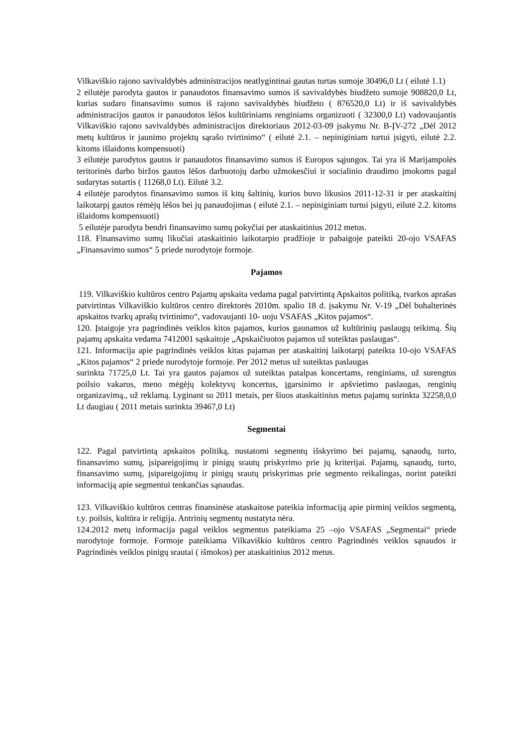Vilkaviškio rajono savivaldybės administracijos neatlygintinai gautas turtas sumoje 30496,0 Lt ( eilutė 1.1)
2 eilutėje parodyta gautos ir panaudotos finansavimo sumos iš savivaldybės biudžeto sumoje 908820,0 Lt, kurias sudaro finansavimo sumos iš rajono savivaldybės biudžeto ( 876520,0 Lt) ir iš savivaldybės administracijos gautos ir panaudotos lėšos kultūriniams renginiams organizuoti ( 32300,0 Lt) vadovaujantis Vilkaviškio rajono savivaldybės administracijos direktoriaus 2012-03-09 įsakymu Nr. B-ĮV-272 „Dėl 2012 metų kultūros ir jaunimo projektų sąrašo tvirtinimo“ ( eilutė 2.1. – nepiniginiam turtui įsigyti, eilutė 2.2. kitoms išlaidoms kompensuoti)
3 eilutėje parodytos gautos ir panaudotos finansavimo sumos iš Europos sąjungos. Tai yra iš Marijampolės teritorinės darbo biržos gautos lėšos darbuotojų darbo užmokesčiui ir socialinio draudimo įmokoms pagal sudarytas sutartis ( 11268,0 Lt). Eilutė 3.2.
4 eilutėje parodytos finansavimo sumos iš kitų šaltinių, kurios buvo likusios 2011-12-31 ir per ataskaitinį laikotarpį gautos rėmėjų lėšos bei jų panaudojimas ( eilutė 2.1. – nepiniginiam turtui įsigyti, eilutė 2.2. kitoms išlaidoms kompensuoti)
5 eilutėje parodyta bendri finansavimo sumų pokyčiai per ataskaitinius 2012 metus.
118. Finansavimo sumų likučiai ataskaitinio laikotarpio pradžioje ir pabaigoje pateikti 20-ojo VSAFAS „Finansavimo sumos“ 5 priede nurodytoje formoje.
Pajamos
119. Vilkaviškio kultūros centro Pajamų apskaita vedama pagal patvirtintą Apskaitos politiką, tvarkos aprašas patvirtintas Vilkaviškio kultūros centro direktorės 2010m. spalio 18 d. įsakymu Nr. V-19 „Dėl buhalterinės apskaitos tvarkų aprašų tvirtinimo“, vadovaujanti 10- uoju VSAFAS „Kitos pajamos“.
120. Įstaigoje yra pagrindinės veiklos kitos pajamos, kurios gaunamos už kultūrinių paslaugų teikimą. Šių pajamų apskaita vedama 7412001 sąskaitoje „Apskaičiuotos pajamos už suteiktas paslaugas“.
121. Informacija apie pagrindinės veiklos kitas pajamas per ataskaitinį laikotarpį pateikta 10-ojo VSAFAS „Kitos pajamos“ 2 priede nurodytoje formoje. Per 2012 metus už suteiktas paslaugas
surinkta 71725,0 Lt. Tai yra gautos pajamos už suteiktas patalpas koncertams, renginiams, už surengtus poilsio vakarus, meno mėgėjų kolektyvų koncertus, įgarsinimo ir apšvietimo paslaugas, renginių organizavimą., už reklamą. Lyginant su 2011 metais, per šiuos ataskaitinius metus pajamų surinkta 32258,0,0 Lt daugiau ( 2011 metais surinkta 39467,0 Lt)
Segmentai
122. Pagal patvirtintą apskaitos politiką, nustatomi segmentų išskyrimo bei pajamų, sąnaudų, turto, finansavimo sumų, įsipareigojimų ir pinigų srautų priskyrimo prie jų kriterijai. Pajamų, sąnaudų, turto, finansavimo sumų, įsipareigojimų ir pinigų srautų priskyrimas prie segmento reikalingas, norint pateikti informaciją apie segmentui tenkančias sąnaudas.
123. Vilkaviškio kultūros centras finansinėse ataskaitose pateikia informaciją apie pirminį veiklos segmentą, t.y. poilsis, kultūra ir religija. Antrinių segmentų nustatyta nėra.
124.2012 metų informacija pagal veiklos segmentus pateikiama 25 –ojo VSAFAS „Segmentai“ priede nurodytoje formoje. Formoje pateikiama Vilkaviškio kultūros centro Pagrindinės veiklos sąnaudos ir Pagrindinės veiklos pinigų srautai ( išmokos) per ataskaitinius 2012 metus.